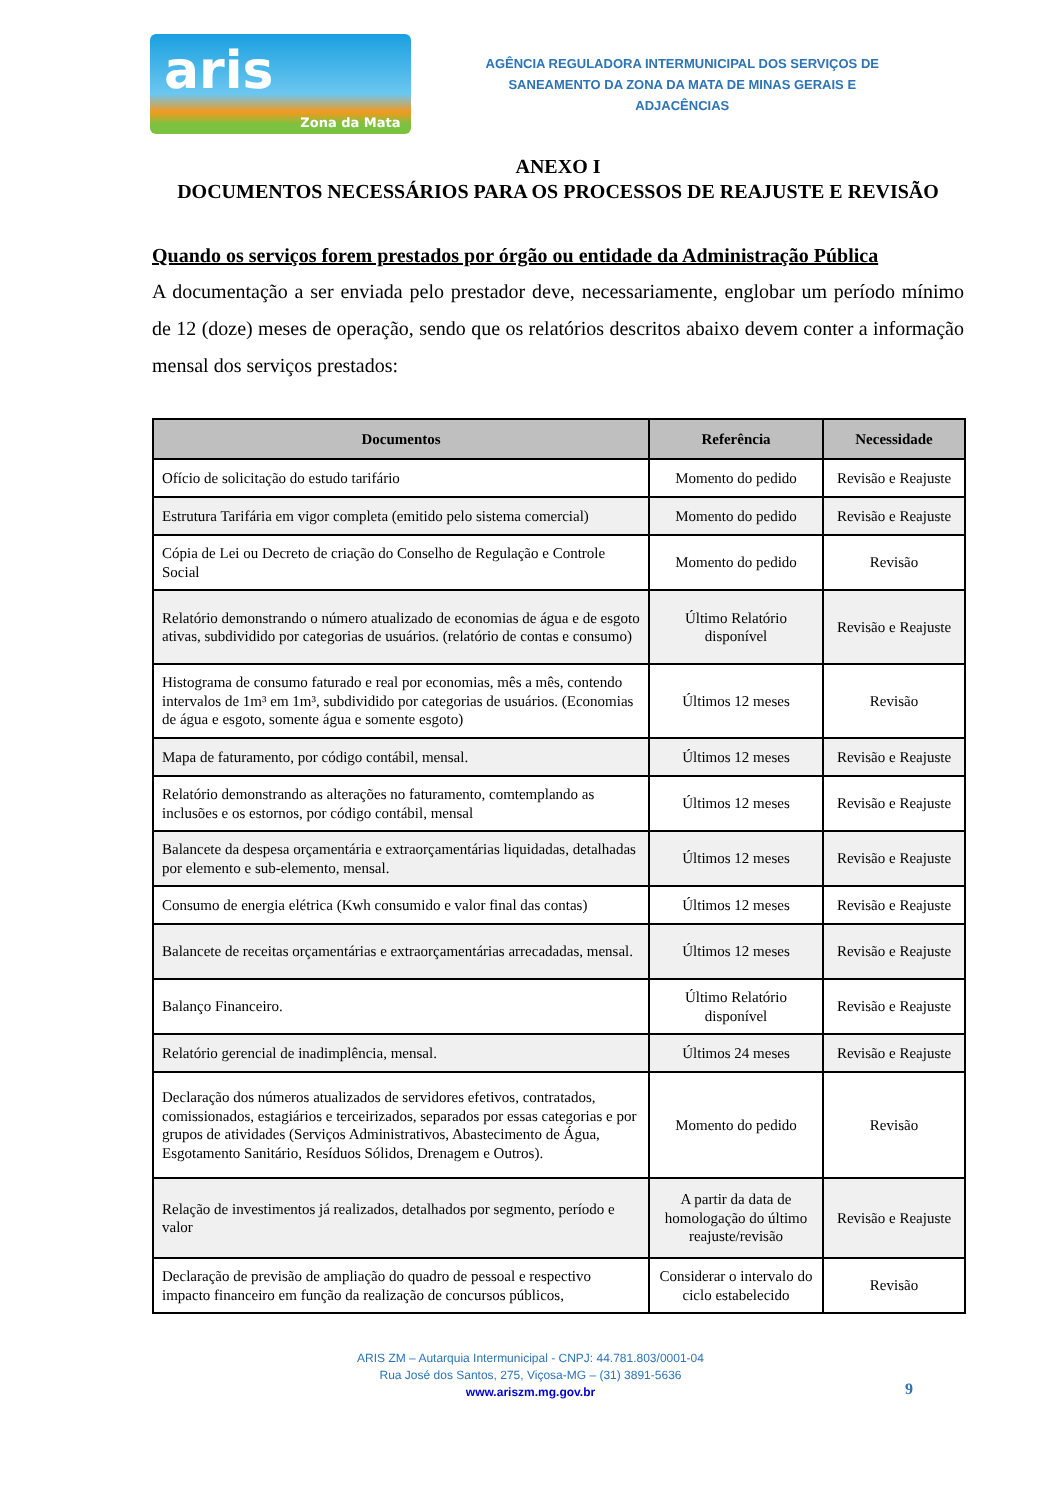aris
Zona da Mata
AGÊNCIA REGULADORA INTERMUNICIPAL DOS SERVIÇOS DE
SANEAMENTO DA ZONA DA MATA DE MINAS GERAIS E ADJACÊNCIAS
ANEXO I
DOCUMENTOS NECESSÁRIOS PARA OS PROCESSOS DE REAJUSTE E REVISÃO
Quando os serviços forem prestados por órgão ou entidade da Administração Pública
A documentação a ser enviada pelo prestador deve, necessariamente, englobar um período mínimo de 12 (doze) meses de operação, sendo que os relatórios descritos abaixo devem conter a informação mensal dos serviços prestados:
| Documentos | Referência | Necessidade |
| --- | --- | --- |
| Ofício de solicitação do estudo tarifário | Momento do pedido | Revisão e Reajuste |
| Estrutura Tarifária em vigor completa (emitido pelo sistema comercial) | Momento do pedido | Revisão e Reajuste |
| Cópia de Lei ou Decreto de criação do Conselho de Regulação e Controle Social | Momento do pedido | Revisão |
| Relatório demonstrando o número atualizado de economias de água e de esgoto ativas, subdividido por categorias de usuários. (relatório de contas e consumo) | Último Relatório disponível | Revisão e Reajuste |
| Histograma de consumo faturado e real por economias, mês a mês, contendo intervalos de 1m³ em 1m³, subdividido por categorias de usuários. (Economias de água e esgoto, somente água e somente esgoto) | Últimos 12 meses | Revisão |
| Mapa de faturamento, por código contábil, mensal. | Últimos 12 meses | Revisão e Reajuste |
| Relatório demonstrando as alterações no faturamento, comtemplando as inclusões e os estornos, por código contábil, mensal | Últimos 12 meses | Revisão e Reajuste |
| Balancete da despesa orçamentária e extraorçamentárias liquidadas, detalhadas por elemento e sub-elemento, mensal. | Últimos 12 meses | Revisão e Reajuste |
| Consumo de energia elétrica (Kwh consumido e valor final das contas) | Últimos 12 meses | Revisão e Reajuste |
| Balancete de receitas orçamentárias e extraorçamentárias arrecadadas, mensal. | Últimos 12 meses | Revisão e Reajuste |
| Balanço Financeiro. | Último Relatório disponível | Revisão e Reajuste |
| Relatório gerencial de inadimplência, mensal. | Últimos 24 meses | Revisão e Reajuste |
| Declaração dos números atualizados de servidores efetivos, contratados, comissionados, estagiários e terceirizados, separados por essas categorias e por grupos de atividades (Serviços Administrativos, Abastecimento de Água, Esgotamento Sanitário, Resíduos Sólidos, Drenagem e Outros). | Momento do pedido | Revisão |
| Relação de investimentos já realizados, detalhados por segmento, período e valor | A partir da data de homologação do último reajuste/revisão | Revisão e Reajuste |
| Declaração de previsão de ampliação do quadro de pessoal e respectivo impacto financeiro em função da realização de concursos públicos, | Considerar o intervalo do ciclo estabelecido | Revisão |
ARIS ZM – Autarquia Intermunicipal - CNPJ: 44.781.803/0001-04
Rua José dos Santos, 275, Viçosa-MG – (31) 3891-5636
www.ariszm.mg.gov.br
9